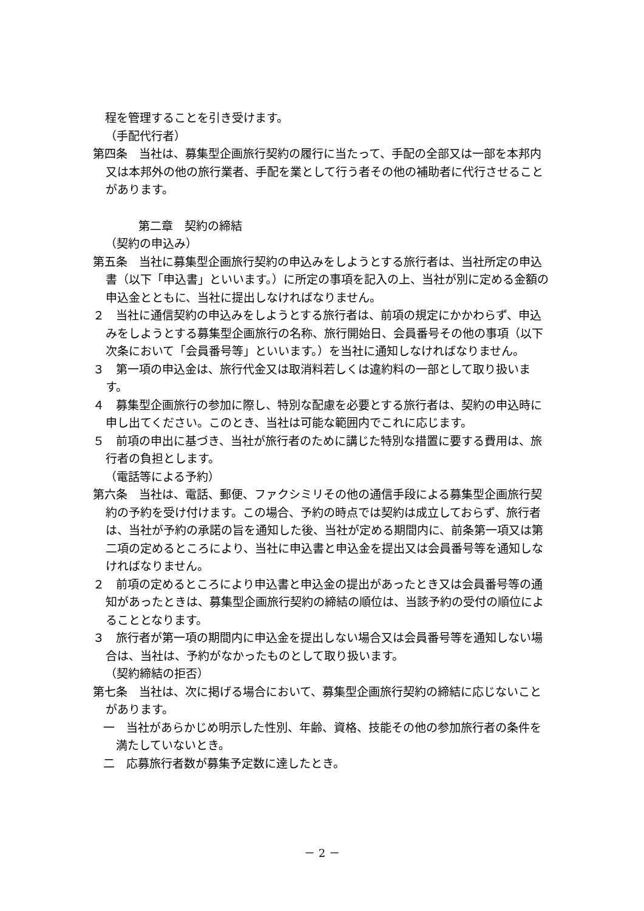程を管理することを引き受けます。
（手配代行者）
第四条　当社は、募集型企画旅行契約の履行に当たって、手配の全部又は一部を本邦内又は本邦外の他の旅行業者、手配を業として行う者その他の補助者に代行させることがあります。
第二章　契約の締結
（契約の申込み）
第五条　当社に募集型企画旅行契約の申込みをしようとする旅行者は、当社所定の申込書（以下「申込書」といいます。）に所定の事項を記入の上、当社が別に定める金額の申込金とともに、当社に提出しなければなりません。
２　当社に通信契約の申込みをしようとする旅行者は、前項の規定にかかわらず、申込みをしようとする募集型企画旅行の名称、旅行開始日、会員番号その他の事項（以下次条において「会員番号等」といいます。）を当社に通知しなければなりません。
３　第一項の申込金は、旅行代金又は取消料若しくは違約料の一部として取り扱います。
４　募集型企画旅行の参加に際し、特別な配慮を必要とする旅行者は、契約の申込時に申し出てください。このとき、当社は可能な範囲内でこれに応じます。
５　前項の申出に基づき、当社が旅行者のために講じた特別な措置に要する費用は、旅行者の負担とします。
（電話等による予約）
第六条　当社は、電話、郵便、ファクシミリその他の通信手段による募集型企画旅行契約の予約を受け付けます。この場合、予約の時点では契約は成立しておらず、旅行者は、当社が予約の承諾の旨を通知した後、当社が定める期間内に、前条第一項又は第二項の定めるところにより、当社に申込書と申込金を提出又は会員番号等を通知しなければなりません。
２　前項の定めるところにより申込書と申込金の提出があったとき又は会員番号等の通知があったときは、募集型企画旅行契約の締結の順位は、当該予約の受付の順位によることとなります。
３　旅行者が第一項の期間内に申込金を提出しない場合又は会員番号等を通知しない場合は、当社は、予約がなかったものとして取り扱います。
（契約締結の拒否）
第七条　当社は、次に掲げる場合において、募集型企画旅行契約の締結に応じないことがあります。
一　当社があらかじめ明示した性別、年齢、資格、技能その他の参加旅行者の条件を満たしていないとき。
二　応募旅行者数が募集予定数に達したとき。
－ 2 －